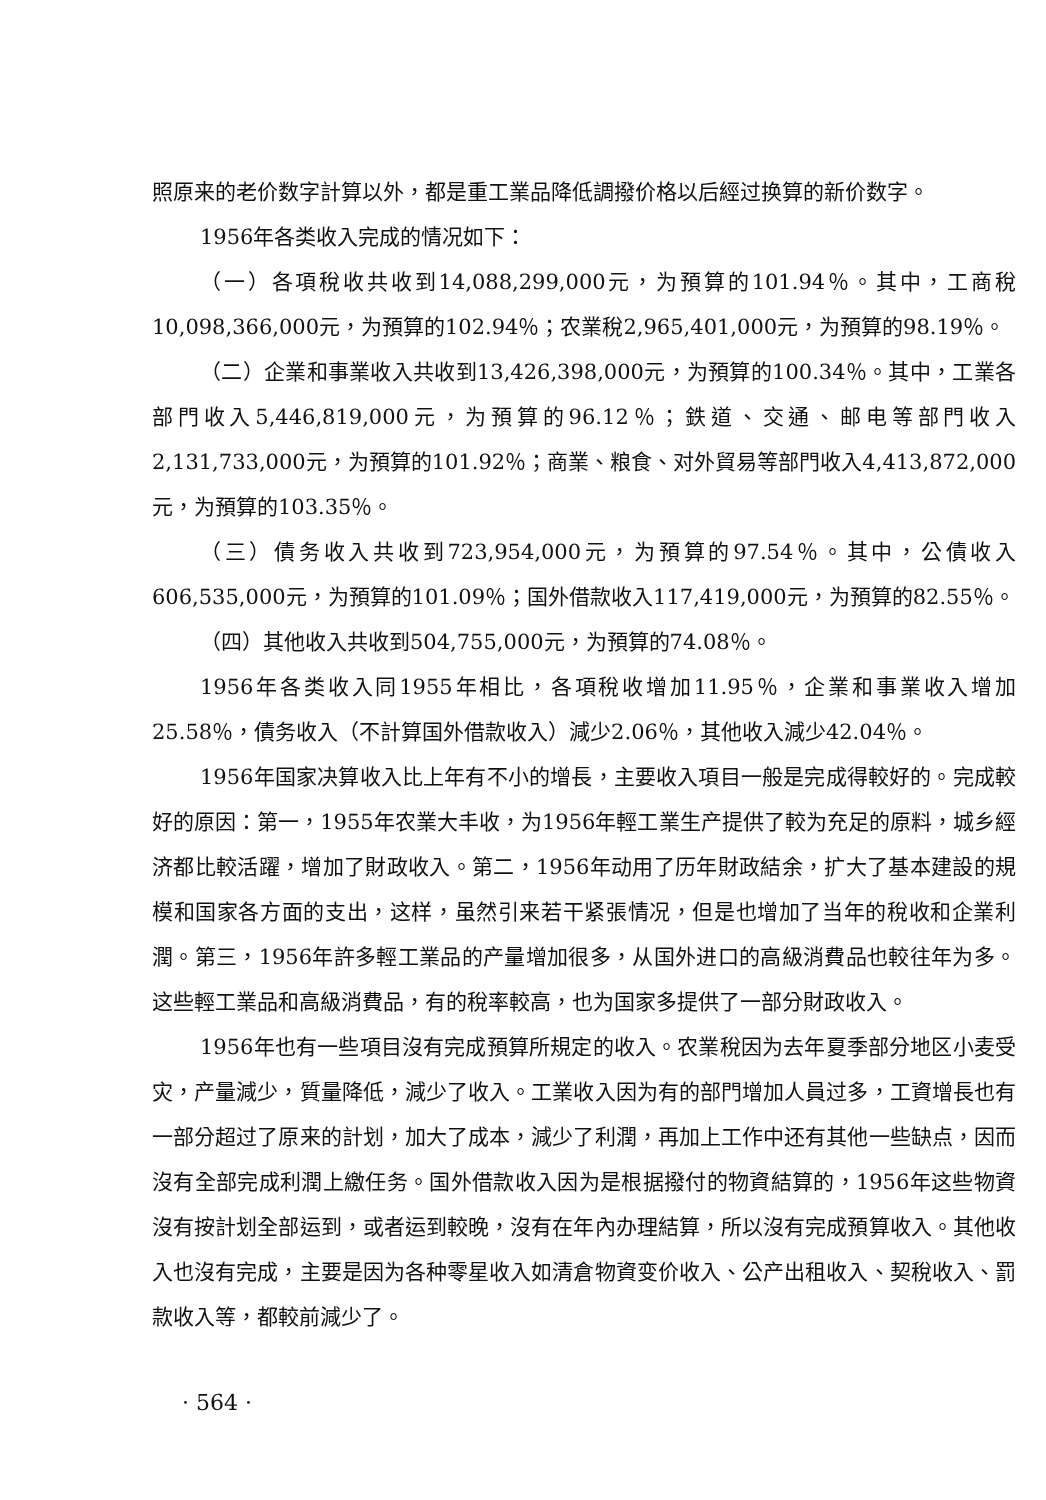照原来的老价数字計算以外，都是重工業品降低調撥价格以后經过换算的新价数字。
1956年各类收入完成的情况如下：
（一）各項稅收共收到14,088,299,000元，为預算的101.94％。其中，工商稅10,098,366,000元，为預算的102.94％；农業稅2,965,401,000元，为預算的98.19％。
（二）企業和事業收入共收到13,426,398,000元，为預算的100.34％。其中，工業各部門收入5,446,819,000元，为預算的96.12％；鉄道、交通、邮电等部門收入2,131,733,000元，为預算的101.92％；商業、粮食、对外貿易等部門收入4,413,872,000元，为預算的103.35％。
（三）債务收入共收到723,954,000元，为預算的97.54％。其中，公債收入606,535,000元，为預算的101.09％；国外借款收入117,419,000元，为預算的82.55％。
（四）其他收入共收到504,755,000元，为預算的74.08％。
1956年各类收入同1955年相比，各項稅收增加11.95％，企業和事業收入增加25.58％，債务收入（不計算国外借款收入）減少2.06％，其他收入減少42.04％。
1956年国家决算收入比上年有不小的增長，主要收入項目一般是完成得較好的。完成較好的原因：第一，1955年农業大丰收，为1956年輕工業生产提供了較为充足的原料，城乡經济都比較活躍，增加了財政收入。第二，1956年动用了历年財政結余，扩大了基本建設的規模和国家各方面的支出，这样，虽然引来若干紧張情况，但是也增加了当年的稅收和企業利潤。第三，1956年許多輕工業品的产量增加很多，从国外进口的高級消費品也較往年为多。这些輕工業品和高級消費品，有的稅率較高，也为国家多提供了一部分財政收入。
1956年也有一些項目沒有完成預算所規定的收入。农業稅因为去年夏季部分地区小麦受灾，产量減少，質量降低，減少了收入。工業收入因为有的部門增加人員过多，工資增長也有一部分超过了原来的計划，加大了成本，減少了利潤，再加上工作中还有其他一些缺点，因而沒有全部完成利潤上繳任务。国外借款收入因为是根据撥付的物資結算的，1956年这些物資沒有按計划全部运到，或者运到較晚，沒有在年內办理結算，所以沒有完成預算收入。其他收入也沒有完成，主要是因为各种零星收入如清倉物資变价收入、公产出租收入、契稅收入、罰款收入等，都較前減少了。
· 564 ·